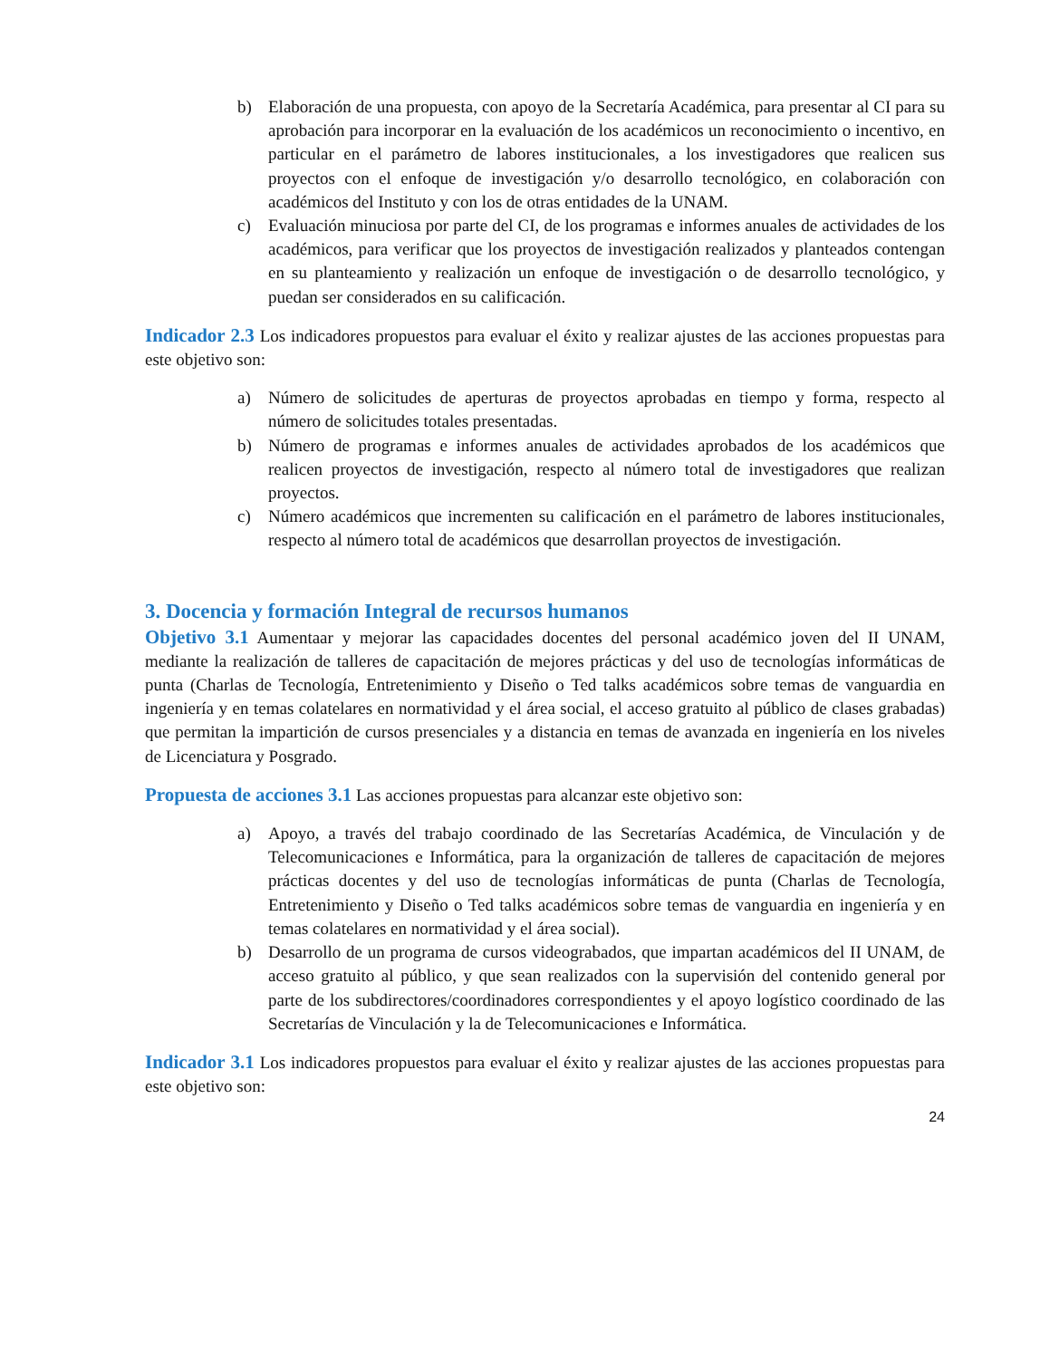b) Elaboración de una propuesta, con apoyo de la Secretaría Académica, para presentar al CI para su aprobación para incorporar en la evaluación de los académicos un reconocimiento o incentivo, en particular en el parámetro de labores institucionales, a los investigadores que realicen sus proyectos con el enfoque de investigación y/o desarrollo tecnológico, en colaboración con académicos del Instituto y con los de otras entidades de la UNAM.
c) Evaluación minuciosa por parte del CI, de los programas e informes anuales de actividades de los académicos, para verificar que los proyectos de investigación realizados y planteados contengan en su planteamiento y realización un enfoque de investigación o de desarrollo tecnológico, y puedan ser considerados en su calificación.
Indicador 2.3 Los indicadores propuestos para evaluar el éxito y realizar ajustes de las acciones propuestas para este objetivo son:
a) Número de solicitudes de aperturas de proyectos aprobadas en tiempo y forma, respecto al número de solicitudes totales presentadas.
b) Número de programas e informes anuales de actividades aprobados de los académicos que realicen proyectos de investigación, respecto al número total de investigadores que realizan proyectos.
c) Número académicos que incrementen su calificación en el parámetro de labores institucionales, respecto al número total de académicos que desarrollan proyectos de investigación.
3. Docencia y formación Integral de recursos humanos
Objetivo 3.1 Aumentaar y mejorar las capacidades docentes del personal académico joven del II UNAM, mediante la realización de talleres de capacitación de mejores prácticas y del uso de tecnologías informáticas de punta (Charlas de Tecnología, Entretenimiento y Diseño o Ted talks académicos sobre temas de vanguardia en ingeniería y en temas colatelares en normatividad y el área social, el acceso gratuito al público de clases grabadas) que permitan la impartición de cursos presenciales y a distancia en temas de avanzada en ingeniería en los niveles de Licenciatura y Posgrado.
Propuesta de acciones 3.1 Las acciones propuestas para alcanzar este objetivo son:
a) Apoyo, a través del trabajo coordinado de las Secretarías Académica, de Vinculación y de Telecomunicaciones e Informática, para la organización de talleres de capacitación de mejores prácticas docentes y del uso de tecnologías informáticas de punta (Charlas de Tecnología, Entretenimiento y Diseño o Ted talks académicos sobre temas de vanguardia en ingeniería y en temas colatelares en normatividad y el área social).
b) Desarrollo de un programa de cursos videograbados, que impartan académicos del II UNAM, de acceso gratuito al público, y que sean realizados con la supervisión del contenido general por parte de los subdirectores/coordinadores correspondientes y el apoyo logístico coordinado de las Secretarías de Vinculación y la de Telecomunicaciones e Informática.
Indicador 3.1 Los indicadores propuestos para evaluar el éxito y realizar ajustes de las acciones propuestas para este objetivo son:
24